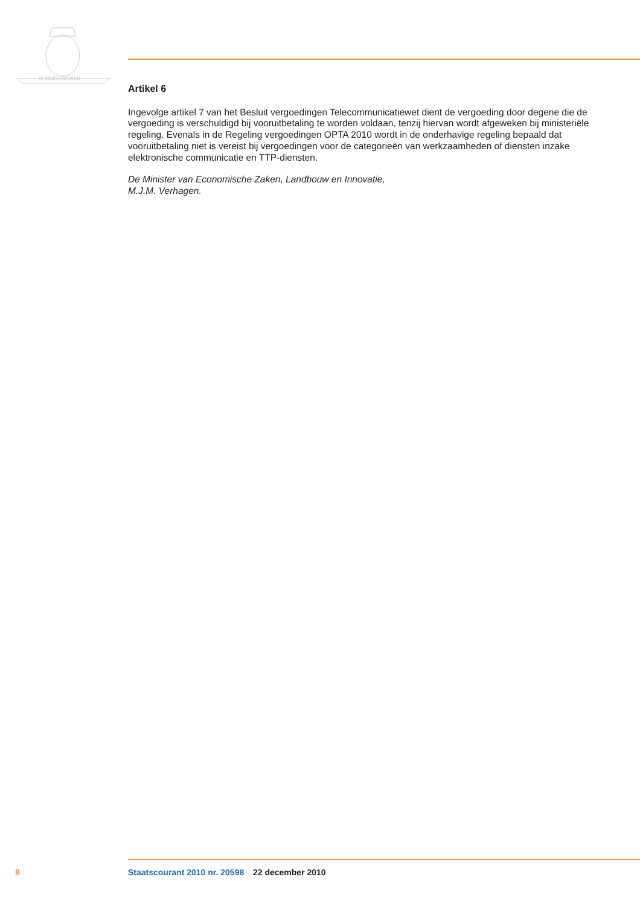JE MAINTIENDRAI
Artikel 6
Ingevolge artikel 7 van het Besluit vergoedingen Telecommunicatiewet dient de vergoeding door degene die de vergoeding is verschuldigd bij vooruitbetaling te worden voldaan, tenzij hiervan wordt afgeweken bij ministeriële regeling. Evenals in de Regeling vergoedingen OPTA 2010 wordt in de onderhavige regeling bepaald dat vooruitbetaling niet is vereist bij vergoedingen voor de categorieën van werkzaamheden of diensten inzake elektronische communicatie en TTP-diensten.
De Minister van Economische Zaken, Landbouw en Innovatie,
M.J.M. Verhagen.
8 Staatscourant 2010 nr. 20598 22 december 2010